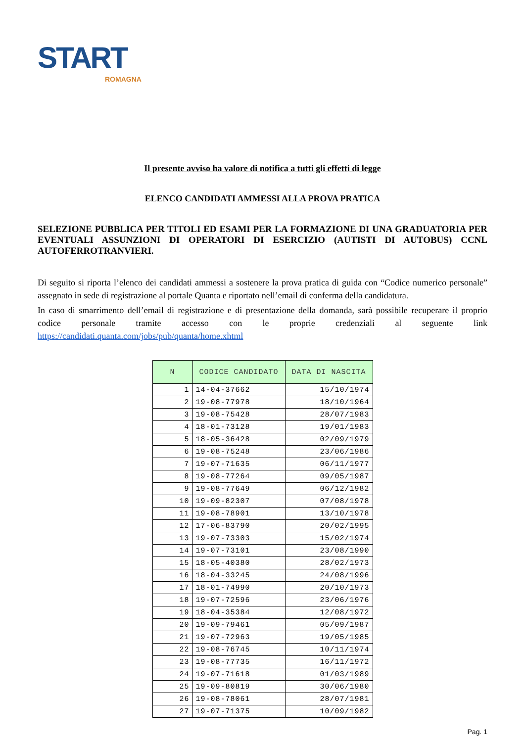START
ROMAGNA
Il presente avviso ha valore di notifica a tutti gli effetti di legge
ELENCO CANDIDATI AMMESSI ALLA PROVA PRATICA
SELEZIONE PUBBLICA PER TITOLI ED ESAMI PER LA FORMAZIONE DI UNA GRADUATORIA PER EVENTUALI ASSUNZIONI DI OPERATORI DI ESERCIZIO (AUTISTI DI AUTOBUS) CCNL AUTOFERROTRANVIERI.
Di seguito si riporta l’elenco dei candidati ammessi a sostenere la prova pratica di guida con “Codice numerico personale” assegnato in sede di registrazione al portale Quanta e riportato nell’email di conferma della candidatura.
In caso di smarrimento dell’email di registrazione e di presentazione della domanda, sarà possibile recuperare il proprio codice personale tramite accesso con le proprie credenziali al seguente link https://candidati.quanta.com/jobs/pub/quanta/home.xhtml
| N | CODICE CANDIDATO | DATA DI NASCITA |
| --- | --- | --- |
| 1 | 14-04-37662 | 15/10/1974 |
| 2 | 19-08-77978 | 18/10/1964 |
| 3 | 19-08-75428 | 28/07/1983 |
| 4 | 18-01-73128 | 19/01/1983 |
| 5 | 18-05-36428 | 02/09/1979 |
| 6 | 19-08-75248 | 23/06/1986 |
| 7 | 19-07-71635 | 06/11/1977 |
| 8 | 19-08-77264 | 09/05/1987 |
| 9 | 19-08-77649 | 06/12/1982 |
| 10 | 19-09-82307 | 07/08/1978 |
| 11 | 19-08-78901 | 13/10/1978 |
| 12 | 17-06-83790 | 20/02/1995 |
| 13 | 19-07-73303 | 15/02/1974 |
| 14 | 19-07-73101 | 23/08/1990 |
| 15 | 18-05-40380 | 28/02/1973 |
| 16 | 18-04-33245 | 24/08/1996 |
| 17 | 18-01-74990 | 20/10/1973 |
| 18 | 19-07-72596 | 23/06/1976 |
| 19 | 18-04-35384 | 12/08/1972 |
| 20 | 19-09-79461 | 05/09/1987 |
| 21 | 19-07-72963 | 19/05/1985 |
| 22 | 19-08-76745 | 10/11/1974 |
| 23 | 19-08-77735 | 16/11/1972 |
| 24 | 19-07-71618 | 01/03/1989 |
| 25 | 19-09-80819 | 30/06/1980 |
| 26 | 19-08-78061 | 28/07/1981 |
| 27 | 19-07-71375 | 10/09/1982 |
Pag. 1